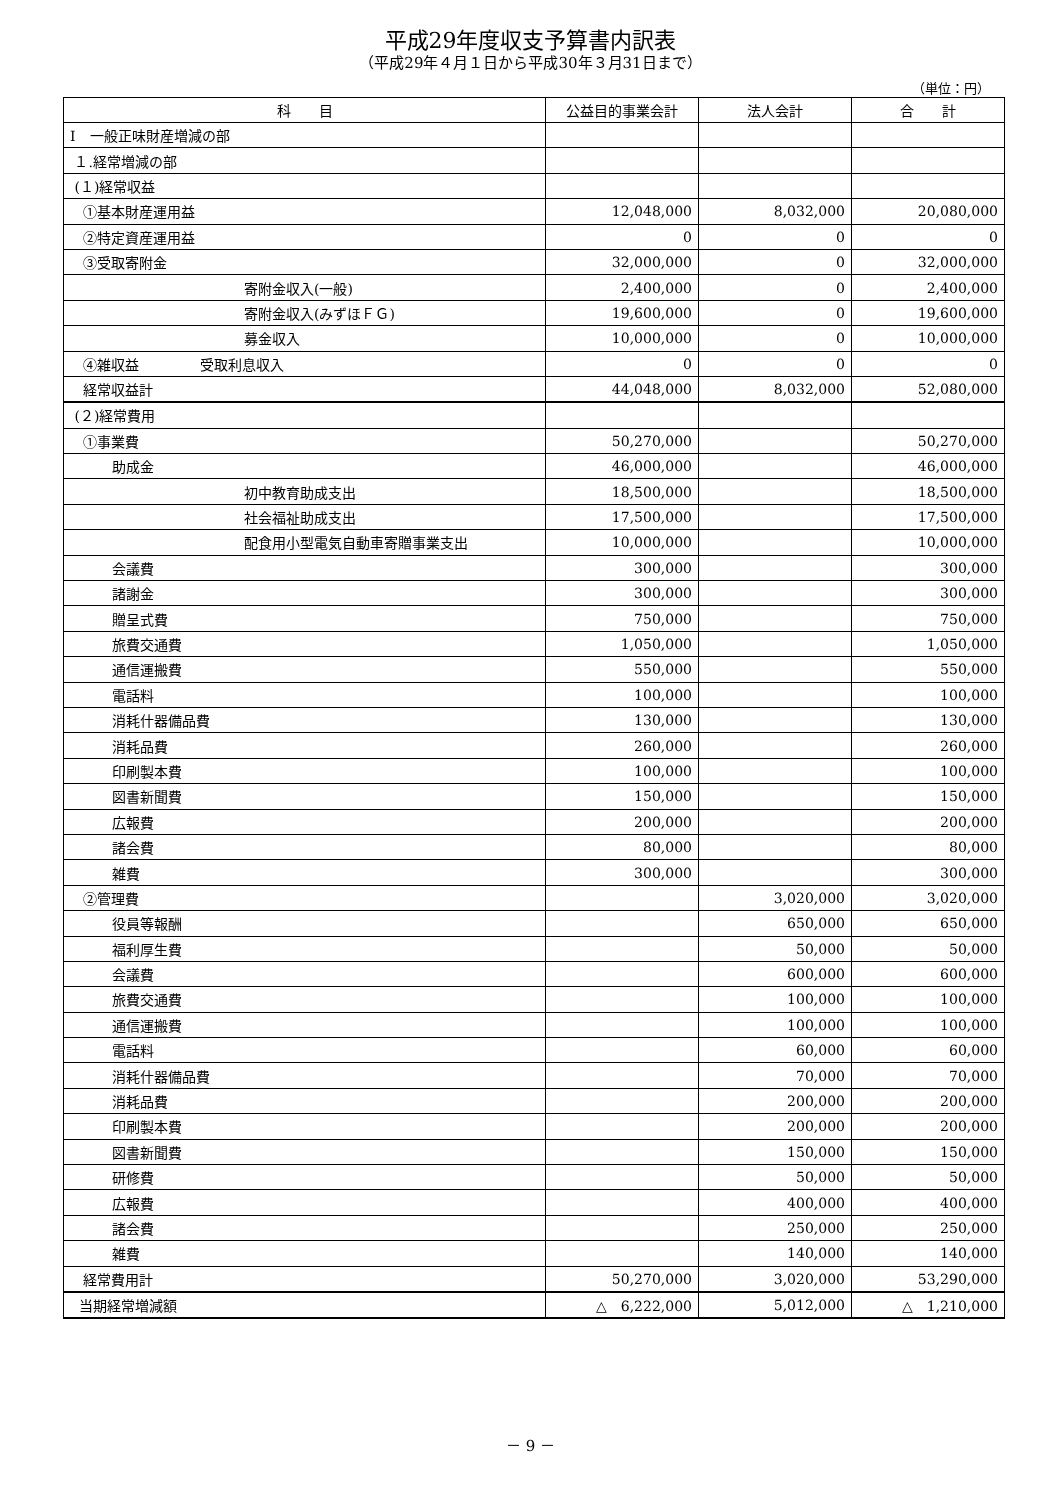平成29年度収支予算書内訳表
（平成29年４月１日から平成30年３月31日まで）
（単位：円）
| 科 目 | 公益目的事業会計 | 法人会計 | 合 計 |
| --- | --- | --- | --- |
| Ⅰ 一般正味財産増減の部 | | | |
| １.経常増減の部 | | | |
| (１)経常収益 | | | |
| ①基本財産運用益 | 12,048,000 | 8,032,000 | 20,080,000 |
| ②特定資産運用益 | 0 | 0 | 0 |
| ③受取寄附金 | 32,000,000 | 0 | 32,000,000 |
| 寄附金収入(一般) | 2,400,000 | 0 | 2,400,000 |
| 寄附金収入(みずほＦＧ) | 19,600,000 | 0 | 19,600,000 |
| 募金収入 | 10,000,000 | 0 | 10,000,000 |
| ④雑収益 受取利息収入 | 0 | 0 | 0 |
| 経常収益計 | 44,048,000 | 8,032,000 | 52,080,000 |
| (２)経常費用 | | | |
| ①事業費 | 50,270,000 | | 50,270,000 |
| 助成金 | 46,000,000 | | 46,000,000 |
| 初中教育助成支出 | 18,500,000 | | 18,500,000 |
| 社会福祉助成支出 | 17,500,000 | | 17,500,000 |
| 配食用小型電気自動車寄贈事業支出 | 10,000,000 | | 10,000,000 |
| 会議費 | 300,000 | | 300,000 |
| 諸謝金 | 300,000 | | 300,000 |
| 贈呈式費 | 750,000 | | 750,000 |
| 旅費交通費 | 1,050,000 | | 1,050,000 |
| 通信運搬費 | 550,000 | | 550,000 |
| 電話料 | 100,000 | | 100,000 |
| 消耗什器備品費 | 130,000 | | 130,000 |
| 消耗品費 | 260,000 | | 260,000 |
| 印刷製本費 | 100,000 | | 100,000 |
| 図書新聞費 | 150,000 | | 150,000 |
| 広報費 | 200,000 | | 200,000 |
| 諸会費 | 80,000 | | 80,000 |
| 雑費 | 300,000 | | 300,000 |
| ②管理費 | | 3,020,000 | 3,020,000 |
| 役員等報酬 | | 650,000 | 650,000 |
| 福利厚生費 | | 50,000 | 50,000 |
| 会議費 | | 600,000 | 600,000 |
| 旅費交通費 | | 100,000 | 100,000 |
| 通信運搬費 | | 100,000 | 100,000 |
| 電話料 | | 60,000 | 60,000 |
| 消耗什器備品費 | | 70,000 | 70,000 |
| 消耗品費 | | 200,000 | 200,000 |
| 印刷製本費 | | 200,000 | 200,000 |
| 図書新聞費 | | 150,000 | 150,000 |
| 研修費 | | 50,000 | 50,000 |
| 広報費 | | 400,000 | 400,000 |
| 諸会費 | | 250,000 | 250,000 |
| 雑費 | | 140,000 | 140,000 |
| 経常費用計 | 50,270,000 | 3,020,000 | 53,290,000 |
| 当期経常増減額 | △ 6,222,000 | 5,012,000 | △ 1,210,000 |
－ 9 －